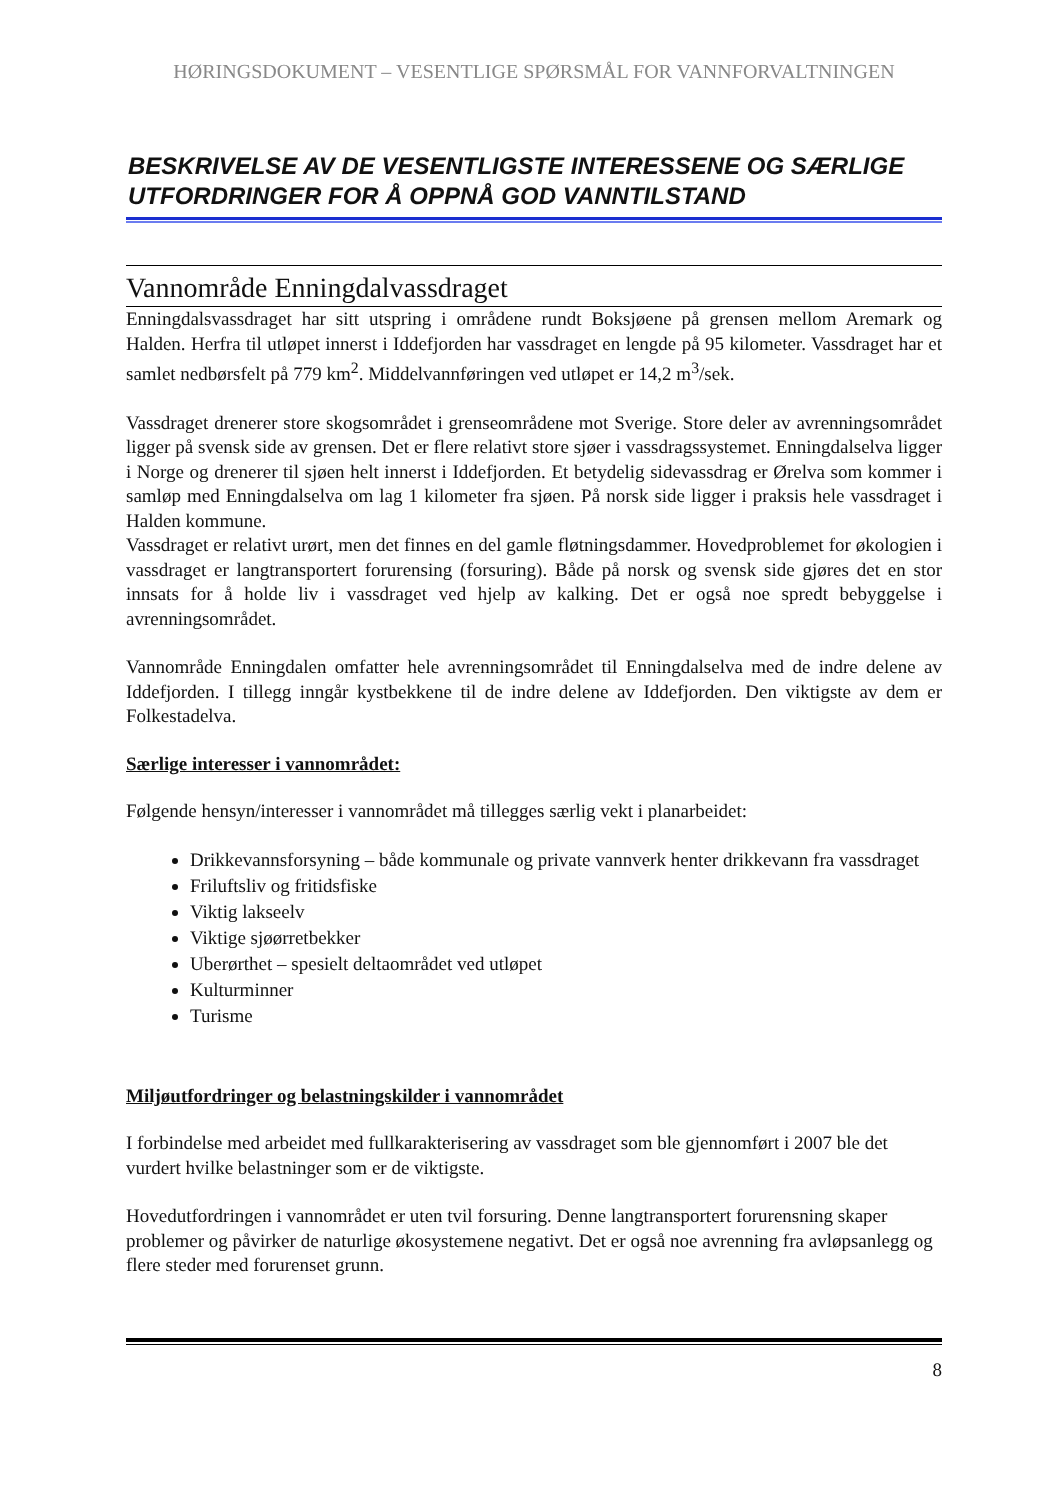HØRINGSDOKUMENT – VESENTLIGE SPØRSMÅL FOR VANNFORVALTNINGEN
BESKRIVELSE AV DE VESENTLIGSTE INTERESSENE OG SÆRLIGE UTFORDRINGER FOR Å OPPNÅ GOD VANNTILSTAND
Vannområde Enningdalvassdraget
Enningdalsvassdraget har sitt utspring i områdene rundt Boksjøene på grensen mellom Aremark og Halden. Herfra til utløpet innerst i Iddefjorden har vassdraget en lengde på 95 kilometer. Vassdraget har et samlet nedbørsfelt på 779 km<sup>2</sup>. Middelvannføringen ved utløpet er 14,2 m<sup>3</sup>/sek.
Vassdraget drenerer store skogsområdet i grenseområdene mot Sverige. Store deler av avrenningsområdet ligger på svensk side av grensen. Det er flere relativt store sjøer i vassdragssystemet. Enningdalselva ligger i Norge og drenerer til sjøen helt innerst i Iddefjorden. Et betydelig sidevassdrag er Ørelva som kommer i samløp med Enningdalselva om lag 1 kilometer fra sjøen. På norsk side ligger i praksis hele vassdraget i Halden kommune.
Vassdraget er relativt urørt, men det finnes en del gamle fløtningsdammer. Hovedproblemet for økologien i vassdraget er langtransportert forurensing (forsuring). Både på norsk og svensk side gjøres det en stor innsats for å holde liv i vassdraget ved hjelp av kalking. Det er også noe spredt bebyggelse i avrenningsområdet.
Vannområde Enningdalen omfatter hele avrenningsområdet til Enningdalselva med de indre delene av Iddefjorden. I tillegg inngår kystbekkene til de indre delene av Iddefjorden. Den viktigste av dem er Folkestadelva.
Særlige interesser i vannområdet:
Følgende hensyn/interesser i vannområdet må tillegges særlig vekt i planarbeidet:
Drikkevannsforsyning – både kommunale og private vannverk henter drikkevann fra vassdraget
Friluftsliv og fritidsfiske
Viktig lakseelv
Viktige sjøørretbekker
Uberørthet – spesielt deltaområdet ved utløpet
Kulturminner
Turisme
Miljøutfordringer og belastningskilder i vannområdet
I forbindelse med arbeidet med fullkarakterisering av vassdraget som ble gjennomført i 2007 ble det vurdert hvilke belastninger som er de viktigste.
Hovedutfordringen i vannområdet er uten tvil forsuring. Denne langtransportert forurensning skaper problemer og påvirker de naturlige økosystemene negativt. Det er også noe avrenning fra avløpsanlegg og flere steder med forurenset grunn.
8